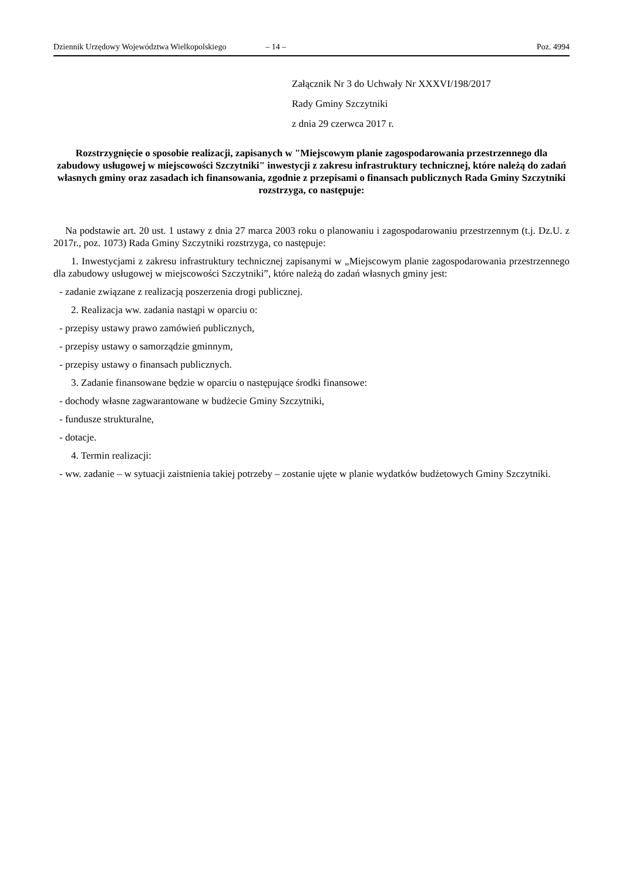Dziennik Urzędowy Województwa Wielkopolskiego – 14 – Poz. 4994
Załącznik Nr 3 do Uchwały Nr XXXVI/198/2017
Rady Gminy Szczytniki
z dnia 29 czerwca 2017 r.
Rozstrzygnięcie o sposobie realizacji, zapisanych w "Miejscowym planie zagospodarowania przestrzennego dla zabudowy usługowej w miejscowości Szczytniki" inwestycji z zakresu infrastruktury technicznej, które należą do zadań własnych gminy oraz zasadach ich finansowania, zgodnie z przepisami o finansach publicznych Rada Gminy Szczytniki rozstrzyga, co następuje:
Na podstawie art. 20 ust. 1 ustawy z dnia 27 marca 2003 roku o planowaniu i zagospodarowaniu przestrzennym (t.j. Dz.U. z 2017r., poz. 1073) Rada Gminy Szczytniki rozstrzyga, co następuje:
1. Inwestycjami z zakresu infrastruktury technicznej zapisanymi w „Miejscowym planie zagospodarowania przestrzennego dla zabudowy usługowej w miejscowości Szczytniki”, które należą do zadań własnych gminy jest:
- zadanie związane z realizacją poszerzenia drogi publicznej.
2. Realizacja ww. zadania nastąpi w oparciu o:
- przepisy ustawy prawo zamówień publicznych,
- przepisy ustawy o samorządzie gminnym,
- przepisy ustawy o finansach publicznych.
3. Zadanie finansowane będzie w oparciu o następujące środki finansowe:
- dochody własne zagwarantowane w budżecie Gminy Szczytniki,
- fundusze strukturalne,
- dotacje.
4. Termin realizacji:
- ww. zadanie – w sytuacji zaistnienia takiej potrzeby – zostanie ujęte w planie wydatków budżetowych Gminy Szczytniki.